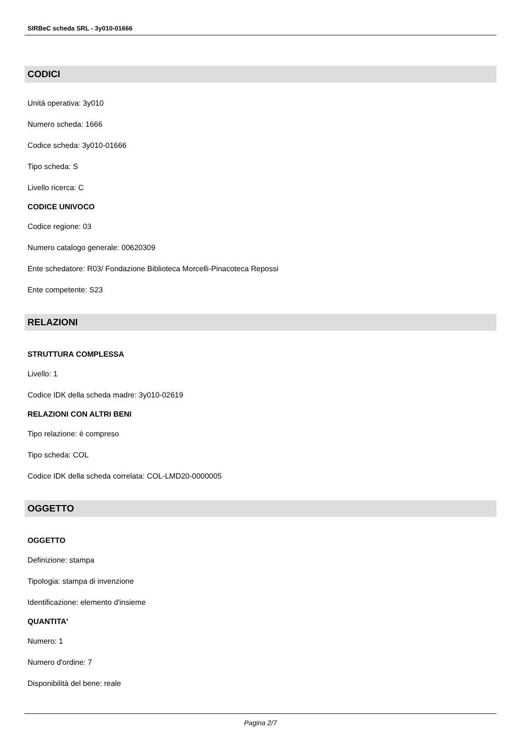SIRBeC scheda SRL - 3y010-01666
CODICI
Unità operativa: 3y010
Numero scheda: 1666
Codice scheda: 3y010-01666
Tipo scheda: S
Livello ricerca: C
CODICE UNIVOCO
Codice regione: 03
Numero catalogo generale: 00620309
Ente schedatore: R03/ Fondazione Biblioteca Morcelli-Pinacoteca Repossi
Ente competente: S23
RELAZIONI
STRUTTURA COMPLESSA
Livello: 1
Codice IDK della scheda madre: 3y010-02619
RELAZIONI CON ALTRI BENI
Tipo relazione: è compreso
Tipo scheda: COL
Codice IDK della scheda correlata: COL-LMD20-0000005
OGGETTO
OGGETTO
Definizione: stampa
Tipologia: stampa di invenzione
Identificazione: elemento d'insieme
QUANTITA'
Numero: 1
Numero d'ordine: 7
Disponibilità del bene: reale
Pagina 2/7